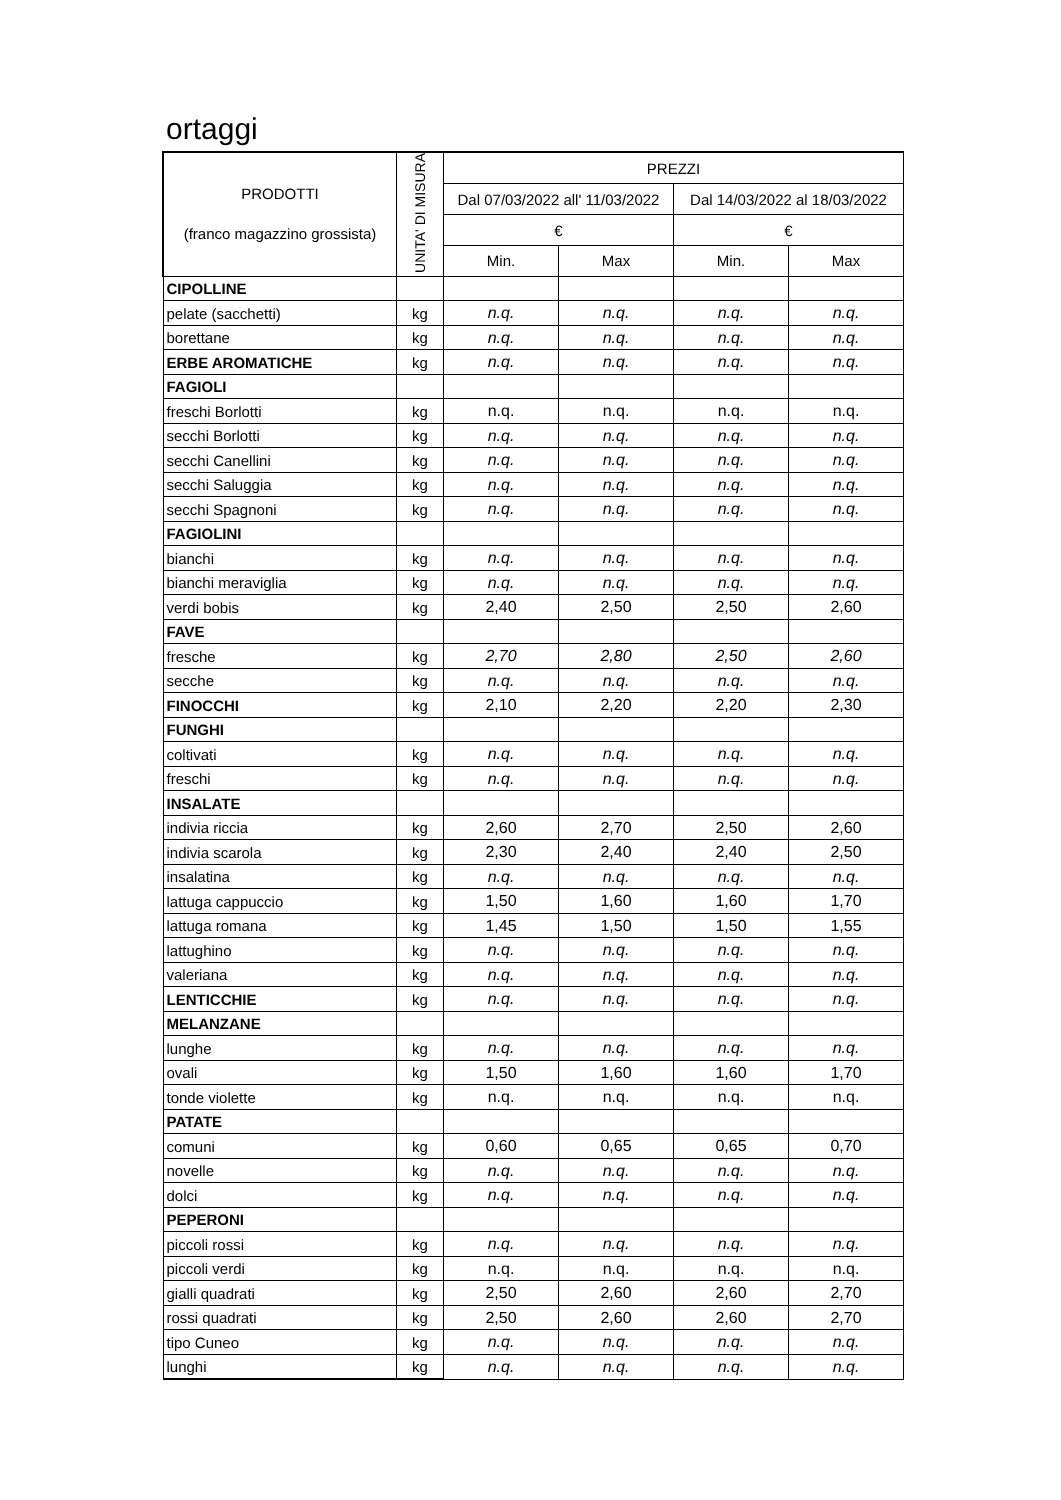ortaggi
| PRODOTTI (franco magazzino grossista) | UNITA' DI MISURA | PREZZI | | | |
| --- | --- | --- | --- | --- | --- |
| | | Dal 07/03/2022 all' 11/03/2022 | | Dal 14/03/2022 al 18/03/2022 | |
| | | € | | € | |
| | | Min. | Max | Min. | Max |
| CIPOLLINE | | | | | |
| pelate (sacchetti) | kg | n.q. | n.q. | n.q. | n.q. |
| borettane | kg | n.q. | n.q. | n.q. | n.q. |
| ERBE AROMATICHE | kg | n.q. | n.q. | n.q. | n.q. |
| FAGIOLI | | | | | |
| freschi Borlotti | kg | n.q. | n.q. | n.q. | n.q. |
| secchi Borlotti | kg | n.q. | n.q. | n.q. | n.q. |
| secchi Canellini | kg | n.q. | n.q. | n.q. | n.q. |
| secchi Saluggia | kg | n.q. | n.q. | n.q. | n.q. |
| secchi Spagnoni | kg | n.q. | n.q. | n.q. | n.q. |
| FAGIOLINI | | | | | |
| bianchi | kg | n.q. | n.q. | n.q. | n.q. |
| bianchi meraviglia | kg | n.q. | n.q. | n.q. | n.q. |
| verdi bobis | kg | 2,40 | 2,50 | 2,50 | 2,60 |
| FAVE | | | | | |
| fresche | kg | 2,70 | 2,80 | 2,50 | 2,60 |
| secche | kg | n.q. | n.q. | n.q. | n.q. |
| FINOCCHI | kg | 2,10 | 2,20 | 2,20 | 2,30 |
| FUNGHI | | | | | |
| coltivati | kg | n.q. | n.q. | n.q. | n.q. |
| freschi | kg | n.q. | n.q. | n.q. | n.q. |
| INSALATE | | | | | |
| indivia riccia | kg | 2,60 | 2,70 | 2,50 | 2,60 |
| indivia scarola | kg | 2,30 | 2,40 | 2,40 | 2,50 |
| insalatina | kg | n.q. | n.q. | n.q. | n.q. |
| lattuga cappuccio | kg | 1,50 | 1,60 | 1,60 | 1,70 |
| lattuga romana | kg | 1,45 | 1,50 | 1,50 | 1,55 |
| lattughino | kg | n.q. | n.q. | n.q. | n.q. |
| valeriana | kg | n.q. | n.q. | n.q. | n.q. |
| LENTICCHIE | kg | n.q. | n.q. | n.q. | n.q. |
| MELANZANE | | | | | |
| lunghe | kg | n.q. | n.q. | n.q. | n.q. |
| ovali | kg | 1,50 | 1,60 | 1,60 | 1,70 |
| tonde violette | kg | n.q. | n.q. | n.q. | n.q. |
| PATATE | | | | | |
| comuni | kg | 0,60 | 0,65 | 0,65 | 0,70 |
| novelle | kg | n.q. | n.q. | n.q. | n.q. |
| dolci | kg | n.q. | n.q. | n.q. | n.q. |
| PEPERONI | | | | | |
| piccoli rossi | kg | n.q. | n.q. | n.q. | n.q. |
| piccoli verdi | kg | n.q. | n.q. | n.q. | n.q. |
| gialli quadrati | kg | 2,50 | 2,60 | 2,60 | 2,70 |
| rossi quadrati | kg | 2,50 | 2,60 | 2,60 | 2,70 |
| tipo Cuneo | kg | n.q. | n.q. | n.q. | n.q. |
| lunghi | kg | n.q. | n.q. | n.q. | n.q. |